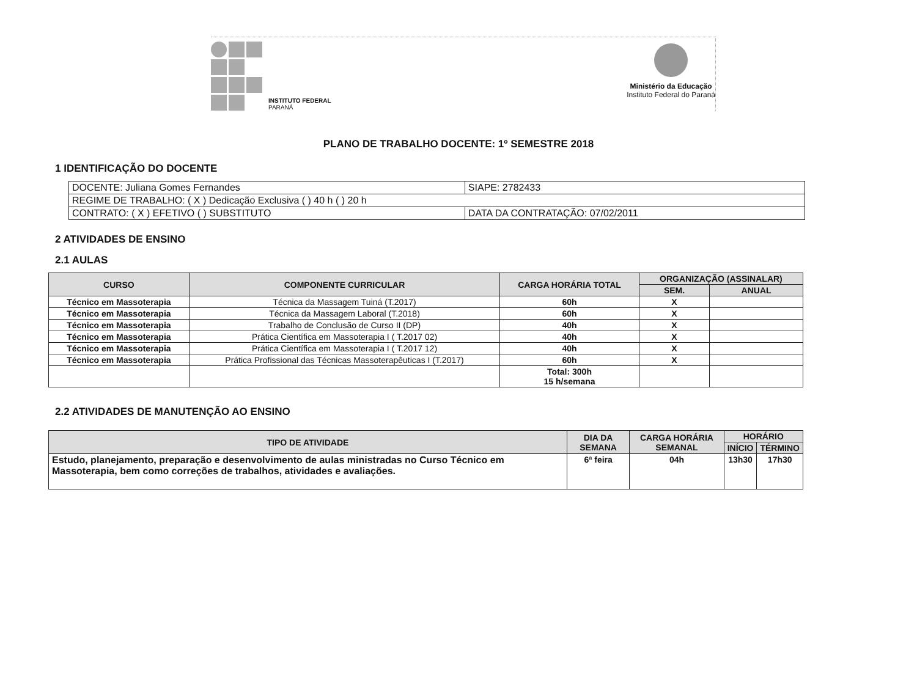INSTITUTO FEDERAL
PARANÁ
Ministério da Educação
Instituto Federal do Paraná
PLANO DE TRABALHO DOCENTE: 1º SEMESTRE 2018
1 IDENTIFICAÇÃO DO DOCENTE
| DOCENTE: Juliana Gomes Fernandes | SIAPE: 2782433 |
| REGIME DE TRABALHO: ( X ) Dedicação Exclusiva ( ) 40 h ( ) 20 h | |
| CONTRATO: ( X ) EFETIVO ( ) SUBSTITUTO | DATA DA CONTRATAÇÃO: 07/02/2011 |
2 ATIVIDADES DE ENSINO
2.1 AULAS
| CURSO | COMPONENTE CURRICULAR | CARGA HORÁRIA TOTAL | ORGANIZAÇÃO (ASSINALAR) | |
| --- | --- | --- | --- | --- |
| | | | SEM. | ANUAL |
| Técnico em Massoterapia | Técnica da Massagem Tuiná (T.2017) | 60h | X | |
| Técnico em Massoterapia | Técnica da Massagem Laboral (T.2018) | 60h | X | |
| Técnico em Massoterapia | Trabalho de Conclusão de Curso II (DP) | 40h | X | |
| Técnico em Massoterapia | Prática Científica em Massoterapia I ( T.2017 02) | 40h | X | |
| Técnico em Massoterapia | Prática Científica em Massoterapia I ( T.2017 12) | 40h | X | |
| Técnico em Massoterapia | Prática Profissional das Técnicas Massoterapêuticas I (T.2017) | 60h | X | |
| | | Total: 300h 15 h/semana | | |
2.2 ATIVIDADES DE MANUTENÇÃO AO ENSINO
| TIPO DE ATIVIDADE | DIA DA SEMANA | CARGA HORÁRIA SEMANAL | HORÁRIO | |
| --- | --- | --- | --- | --- |
| | | | INÍCIO | TÉRMINO |
| Estudo, planejamento, preparação e desenvolvimento de aulas ministradas no Curso Técnico em Massoterapia, bem como correções de trabalhos, atividades e avaliações. | 6ª feira | 04h | 13h30 | 17h30 |